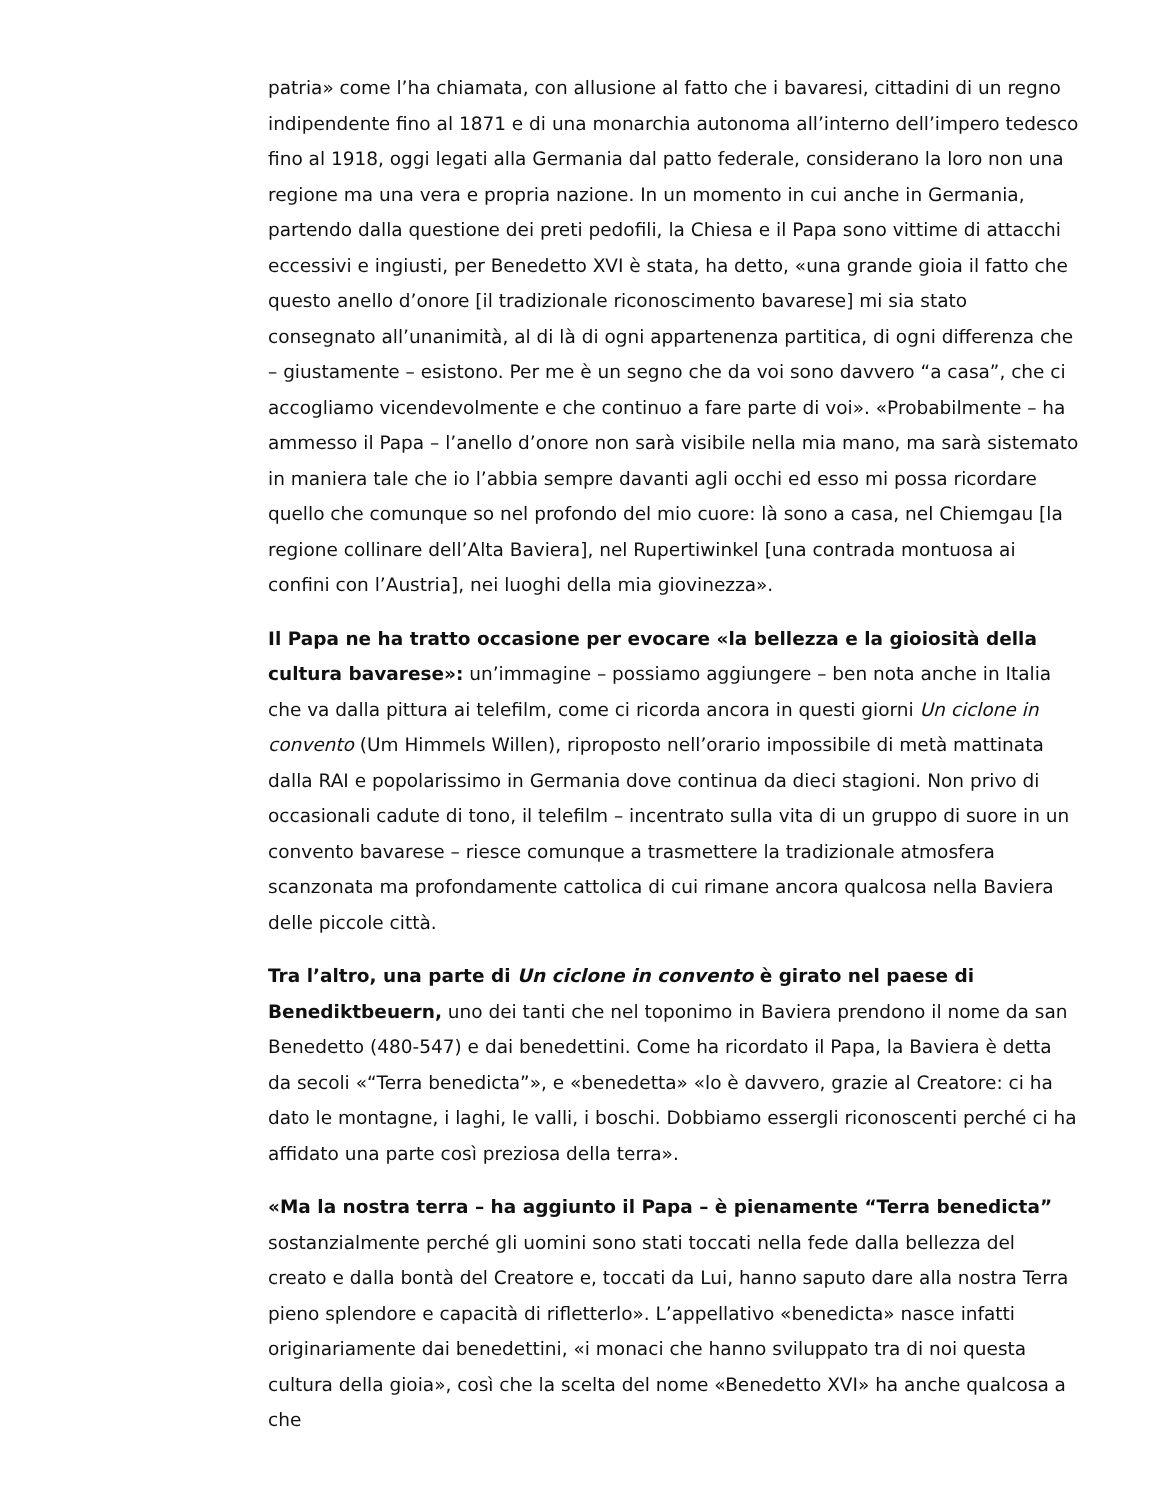patria» come l’ha chiamata, con allusione al fatto che i bavaresi, cittadini di un regno indipendente fino al 1871 e di una monarchia autonoma all’interno dell’impero tedesco fino al 1918, oggi legati alla Germania dal patto federale, considerano la loro non una regione ma una vera e propria nazione. In un momento in cui anche in Germania, partendo dalla questione dei preti pedofili, la Chiesa e il Papa sono vittime di attacchi eccessivi e ingiusti, per Benedetto XVI è stata, ha detto, «una grande gioia il fatto che questo anello d’onore [il tradizionale riconoscimento bavarese] mi sia stato consegnato all’unanimità, al di là di ogni appartenenza partitica, di ogni differenza che – giustamente – esistono. Per me è un segno che da voi sono davvero “a casa”, che ci accogliamo vicendevolmente e che continuo a fare parte di voi». «Probabilmente – ha ammesso il Papa – l’anello d’onore non sarà visibile nella mia mano, ma sarà sistemato in maniera tale che io l’abbia sempre davanti agli occhi ed esso mi possa ricordare quello che comunque so nel profondo del mio cuore: là sono a casa, nel Chiemgau [la regione collinare dell’Alta Baviera], nel Rupertiwinkel [una contrada montuosa ai confini con l’Austria], nei luoghi della mia giovinezza».
Il Papa ne ha tratto occasione per evocare «la bellezza e la gioiosità della cultura bavarese»: un’immagine – possiamo aggiungere – ben nota anche in Italia che va dalla pittura ai telefilm, come ci ricorda ancora in questi giorni Un ciclone in convento (Um Himmels Willen), riproposto nell’orario impossibile di metà mattinata dalla RAI e popolarissimo in Germania dove continua da dieci stagioni. Non privo di occasionali cadute di tono, il telefilm – incentrato sulla vita di un gruppo di suore in un convento bavarese – riesce comunque a trasmettere la tradizionale atmosfera scanzonata ma profondamente cattolica di cui rimane ancora qualcosa nella Baviera delle piccole città.
Tra l’altro, una parte di Un ciclone in convento è girato nel paese di Benediktbeuern, uno dei tanti che nel toponimo in Baviera prendono il nome da san Benedetto (480-547) e dai benedettini. Come ha ricordato il Papa, la Baviera è detta da secoli «“Terra benedicta”», e «benedetta» «lo è davvero, grazie al Creatore: ci ha dato le montagne, i laghi, le valli, i boschi. Dobbiamo essergli riconoscenti perché ci ha affidato una parte così preziosa della terra».
«Ma la nostra terra – ha aggiunto il Papa – è pienamente “Terra benedicta” sostanzialmente perché gli uomini sono stati toccati nella fede dalla bellezza del creato e dalla bontà del Creatore e, toccati da Lui, hanno saputo dare alla nostra Terra pieno splendore e capacità di rifletterlo». L’appellativo «benedicta» nasce infatti originariamente dai benedettini, «i monaci che hanno sviluppato tra di noi questa cultura della gioia», così che la scelta del nome «Benedetto XVI» ha anche qualcosa a che